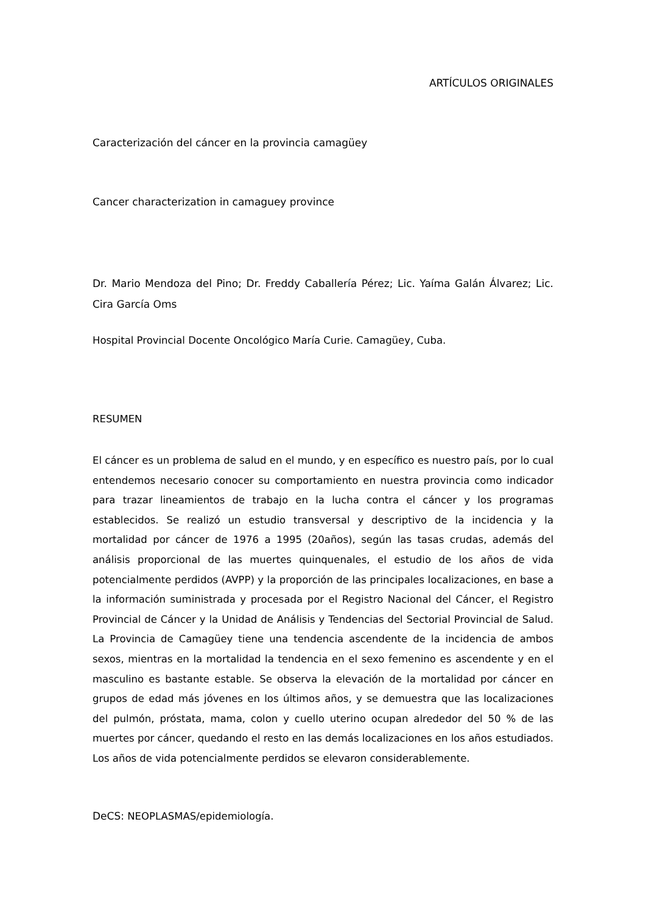ARTÍCULOS ORIGINALES
Caracterización del cáncer en la provincia camagüey
Cancer characterization in camaguey province
Dr. Mario Mendoza del Pino; Dr. Freddy Caballería Pérez; Lic. Yaíma Galán Álvarez; Lic. Cira García Oms
Hospital Provincial Docente Oncológico María Curie. Camagüey, Cuba.
RESUMEN
El cáncer es un problema de salud en el mundo, y en específico es nuestro país, por lo cual entendemos necesario conocer su comportamiento en nuestra provincia como indicador para trazar lineamientos de trabajo en la lucha contra el cáncer y los programas establecidos. Se realizó un estudio transversal y descriptivo de la incidencia y la mortalidad por cáncer de 1976 a 1995 (20años), según las tasas crudas, además del análisis proporcional de las muertes quinquenales, el estudio de los años de vida potencialmente perdidos (AVPP) y la proporción de las principales localizaciones, en base a la información suministrada y procesada por el Registro Nacional del Cáncer, el Registro Provincial de Cáncer y la Unidad de Análisis y Tendencias del Sectorial Provincial de Salud. La Provincia de Camagüey tiene una tendencia ascendente de la incidencia de ambos sexos, mientras en la mortalidad la tendencia en el sexo femenino es ascendente y en el masculino es bastante estable. Se observa la elevación de la mortalidad por cáncer en grupos de edad más jóvenes en los últimos años, y se demuestra que las localizaciones del pulmón, próstata, mama, colon y cuello uterino ocupan alrededor del 50 % de las muertes por cáncer, quedando el resto en las demás localizaciones en los años estudiados. Los años de vida potencialmente perdidos se elevaron considerablemente.
DeCS: NEOPLASMAS/epidemiología.